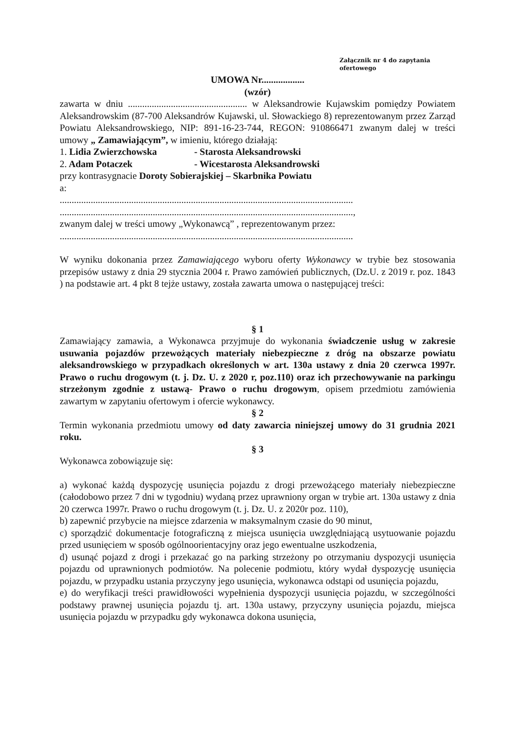Załącznik nr 4 do zapytania ofertowego
UMOWA Nr..................
(wzór)
zawarta w dniu .................................................. w Aleksandrowie Kujawskim pomiędzy Powiatem Aleksandrowskim (87-700 Aleksandrów Kujawski, ul. Słowackiego 8) reprezentowanym przez Zarząd Powiatu Aleksandrowskiego, NIP: 891-16-23-744, REGON: 910866471 zwanym dalej w treści umowy „ Zamawiającym”, w imieniu, którego działają:
1. Lidia Zwierzchowska - Starosta Aleksandrowski
2. Adam Potaczek - Wicestarosta Aleksandrowski
przy kontrasygnacie Doroty Sobierajskiej – Skarbnika Powiatu
a:
...........................................................................................................................
...........................................................................................................................,
zwanym dalej w treści umowy „Wykonawcą” , reprezentowanym przez:
...........................................................................................................................
W wyniku dokonania przez Zamawiającego wyboru oferty Wykonawcy w trybie bez stosowania przepisów ustawy z dnia 29 stycznia 2004 r. Prawo zamówień publicznych, (Dz.U. z 2019 r. poz. 1843 ) na podstawie art. 4 pkt 8 tejże ustawy, została zawarta umowa o następującej treści:
§ 1
Zamawiający zamawia, a Wykonawca przyjmuje do wykonania świadczenie usług w zakresie usuwania pojazdów przewożących materiały niebezpieczne z dróg na obszarze powiatu aleksandrowskiego w przypadkach określonych w art. 130a ustawy z dnia 20 czerwca 1997r. Prawo o ruchu drogowym (t. j. Dz. U. z 2020 r, poz.110) oraz ich przechowywanie na parkingu strzeżonym zgodnie z ustawą- Prawo o ruchu drogowym, opisem przedmiotu zamówienia zawartym w zapytaniu ofertowym i ofercie wykonawcy.
§ 2
Termin wykonania przedmiotu umowy od daty zawarcia niniejszej umowy do 31 grudnia 2021 roku.
§ 3
Wykonawca zobowiązuje się:
a) wykonać każdą dyspozycję usunięcia pojazdu z drogi przewożącego materiały niebezpieczne (całodobowo przez 7 dni w tygodniu) wydaną przez uprawniony organ w trybie art. 130a ustawy z dnia 20 czerwca 1997r. Prawo o ruchu drogowym (t. j. Dz. U. z 2020r poz. 110),
b) zapewnić przybycie na miejsce zdarzenia w maksymalnym czasie do 90 minut,
c) sporządzić dokumentacje fotograficzną z miejsca usunięcia uwzględniającą usytuowanie pojazdu przed usunięciem w sposób ogólnoorientacyjny oraz jego ewentualne uszkodzenia,
d) usunąć pojazd z drogi i przekazać go na parking strzeżony po otrzymaniu dyspozycji usunięcia pojazdu od uprawnionych podmiotów. Na polecenie podmiotu, który wydał dyspozycję usunięcia pojazdu, w przypadku ustania przyczyny jego usunięcia, wykonawca odstąpi od usunięcia pojazdu,
e) do weryfikacji treści prawidłowości wypełnienia dyspozycji usunięcia pojazdu, w szczególności podstawy prawnej usunięcia pojazdu tj. art. 130a ustawy, przyczyny usunięcia pojazdu, miejsca usunięcia pojazdu w przypadku gdy wykonawca dokona usunięcia,